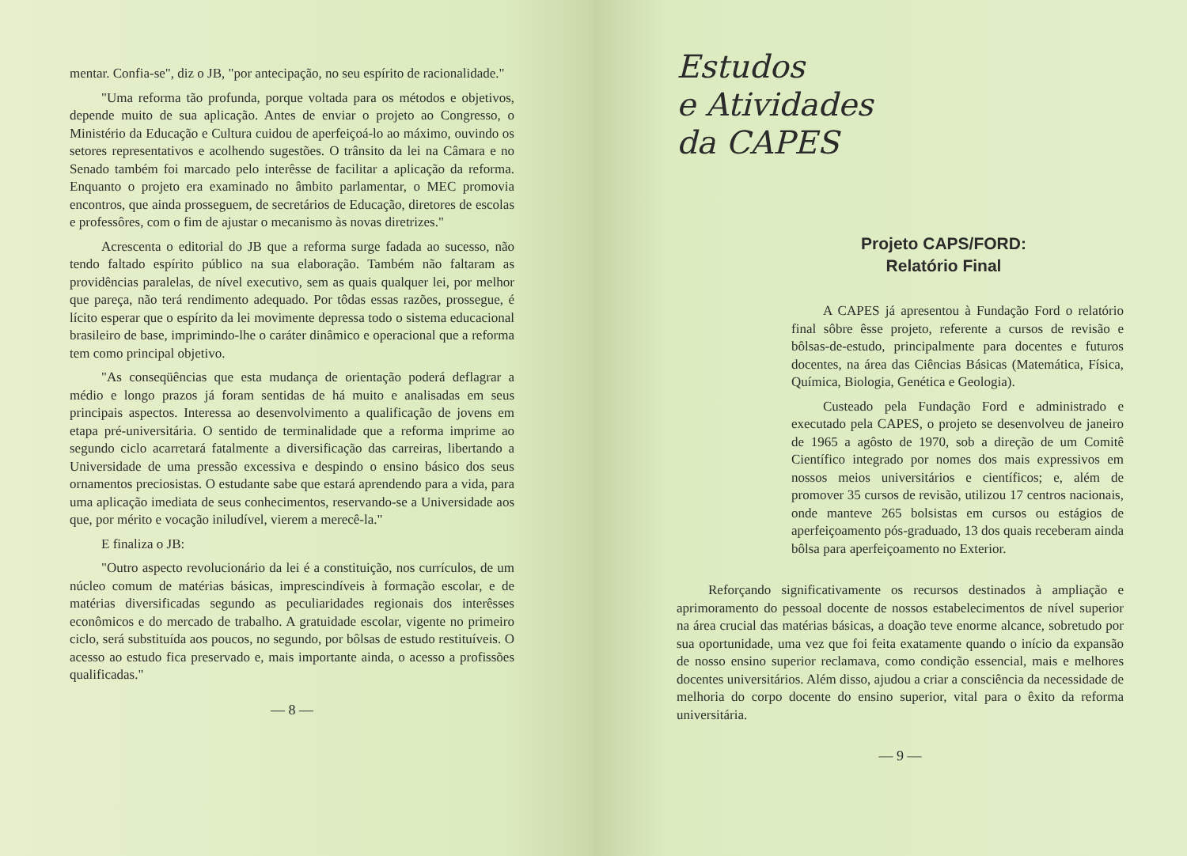mentar. Confia-se", diz o JB, "por antecipação, no seu espírito de racionalidade."
"Uma reforma tão profunda, porque voltada para os métodos e objetivos, depende muito de sua aplicação. Antes de enviar o projeto ao Congresso, o Ministério da Educação e Cultura cuidou de aperfeiçoá-lo ao máximo, ouvindo os setores representativos e acolhendo sugestões. O trânsito da lei na Câmara e no Senado também foi marcado pelo interêsse de facilitar a aplicação da reforma. Enquanto o projeto era examinado no âmbito parlamentar, o MEC promovia encontros, que ainda prosseguem, de secretários de Educação, diretores de escolas e professôres, com o fim de ajustar o mecanismo às novas diretrizes."
Acrescenta o editorial do JB que a reforma surge fadada ao sucesso, não tendo faltado espírito público na sua elaboração. Também não faltaram as providências paralelas, de nível executivo, sem as quais qualquer lei, por melhor que pareça, não terá rendimento adequado. Por tôdas essas razões, prossegue, é lícito esperar que o espírito da lei movimente depressa todo o sistema educacional brasileiro de base, imprimindo-lhe o caráter dinâmico e operacional que a reforma tem como principal objetivo.
"As conseqüências que esta mudança de orientação poderá deflagrar a médio e longo prazos já foram sentidas de há muito e analisadas em seus principais aspectos. Interessa ao desenvolvimento a qualificação de jovens em etapa pré-universitária. O sentido de terminalidade que a reforma imprime ao segundo ciclo acarretará fatalmente a diversificação das carreiras, libertando a Universidade de uma pressão excessiva e despindo o ensino básico dos seus ornamentos preciosistas. O estudante sabe que estará aprendendo para a vida, para uma aplicação imediata de seus conhecimentos, reservando-se a Universidade aos que, por mérito e vocação iniludível, vierem a merecê-la."
E finaliza o JB:
"Outro aspecto revolucionário da lei é a constituição, nos currículos, de um núcleo comum de matérias básicas, imprescindíveis à formação escolar, e de matérias diversificadas segundo as peculiaridades regionais dos interêsses econômicos e do mercado de trabalho. A gratuidade escolar, vigente no primeiro ciclo, será substituída aos poucos, no segundo, por bôlsas de estudo restituíveis. O acesso ao estudo fica preservado e, mais importante ainda, o acesso a profissões qualificadas."
— 8 —
Estudos
e Atividades
da CAPES
Projeto CAPS/FORD:
Relatório Final
A CAPES já apresentou à Fundação Ford o relatório final sôbre êsse projeto, referente a cursos de revisão e bôlsas-de-estudo, principalmente para docentes e futuros docentes, na área das Ciências Básicas (Matemática, Física, Química, Biologia, Genética e Geologia).
Custeado pela Fundação Ford e administrado e executado pela CAPES, o projeto se desenvolveu de janeiro de 1965 a agôsto de 1970, sob a direção de um Comitê Científico integrado por nomes dos mais expressivos em nossos meios universitários e científicos; e, além de promover 35 cursos de revisão, utilizou 17 centros nacionais, onde manteve 265 bolsistas em cursos ou estágios de aperfeiçoamento pós-graduado, 13 dos quais receberam ainda bôlsa para aperfeiçoamento no Exterior.
Reforçando significativamente os recursos destinados à ampliação e aprimoramento do pessoal docente de nossos estabelecimentos de nível superior na área crucial das matérias básicas, a doação teve enorme alcance, sobretudo por sua oportunidade, uma vez que foi feita exatamente quando o início da expansão de nosso ensino superior reclamava, como condição essencial, mais e melhores docentes universitários. Além disso, ajudou a criar a consciência da necessidade de melhoria do corpo docente do ensino superior, vital para o êxito da reforma universitária.
— 9 —